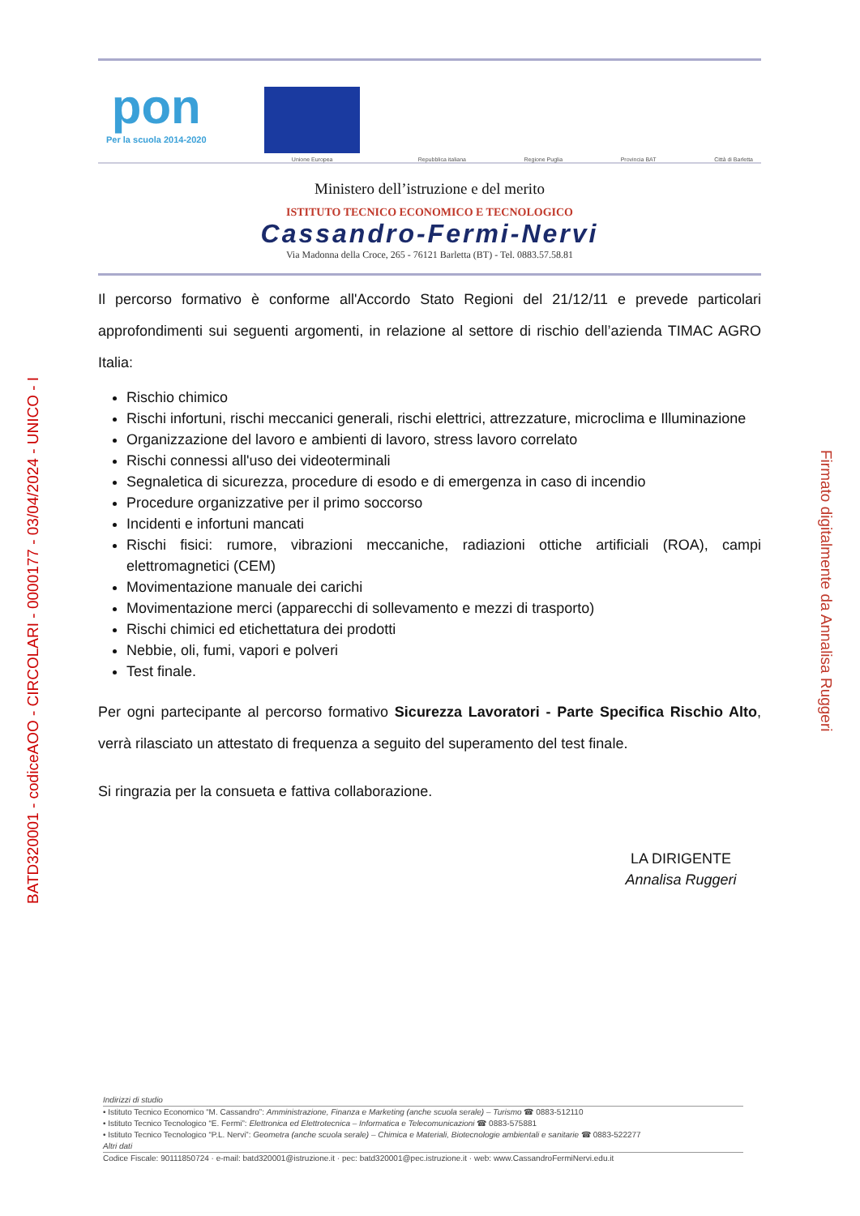BATD320001 - codiceAOO - CIRCOLARI - 0000177 - 03/04/2024 - UNICO - I
Firmato digitalmente da Annalisa Ruggeri
pon
Per la scuola 2014-2020
Unione Europea
Repubblica italiana
Regione Puglia
Provincia BAT
Città di Barletta
Ministero dell’istruzione e del merito
ISTITUTO TECNICO ECONOMICO E TECNOLOGICO
Cassandro-Fermi-Nervi
Via Madonna della Croce, 265 - 76121 Barletta (BT) - Tel. 0883.57.58.81
Il percorso formativo è conforme all'Accordo Stato Regioni del 21/12/11 e prevede particolari approfondimenti sui seguenti argomenti, in relazione al settore di rischio dell’azienda TIMAC AGRO Italia:
Rischio chimico
Rischi infortuni, rischi meccanici generali, rischi elettrici, attrezzature, microclima e Illuminazione
Organizzazione del lavoro e ambienti di lavoro, stress lavoro correlato
Rischi connessi all'uso dei videoterminali
Segnaletica di sicurezza, procedure di esodo e di emergenza in caso di incendio
Procedure organizzative per il primo soccorso
Incidenti e infortuni mancati
Rischi fisici: rumore, vibrazioni meccaniche, radiazioni ottiche artificiali (ROA), campi elettromagnetici (CEM)
Movimentazione manuale dei carichi
Movimentazione merci (apparecchi di sollevamento e mezzi di trasporto)
Rischi chimici ed etichettatura dei prodotti
Nebbie, oli, fumi, vapori e polveri
Test finale.
Per ogni partecipante al percorso formativo Sicurezza Lavoratori - Parte Specifica Rischio Alto, verrà rilasciato un attestato di frequenza a seguito del superamento del test finale.
Si ringrazia per la consueta e fattiva collaborazione.
LA DIRIGENTE
Annalisa Ruggeri
Indirizzi di studio
• Istituto Tecnico Economico “M. Cassandro”: Amministrazione, Finanza e Marketing (anche scuola serale) – Turismo ☎ 0883-512110
• Istituto Tecnico Tecnologico “E. Fermi”: Elettronica ed Elettrotecnica – Informatica e Telecomunicazioni ☎ 0883-575881
• Istituto Tecnico Tecnologico “P.L. Nervi”: Geometra (anche scuola serale) – Chimica e Materiali, Biotecnologie ambientali e sanitarie ☎ 0883-522277
Altri dati
Codice Fiscale: 90111850724 · e-mail: batd320001@istruzione.it · pec: batd320001@pec.istruzione.it · web: www.CassandroFermiNervi.edu.it